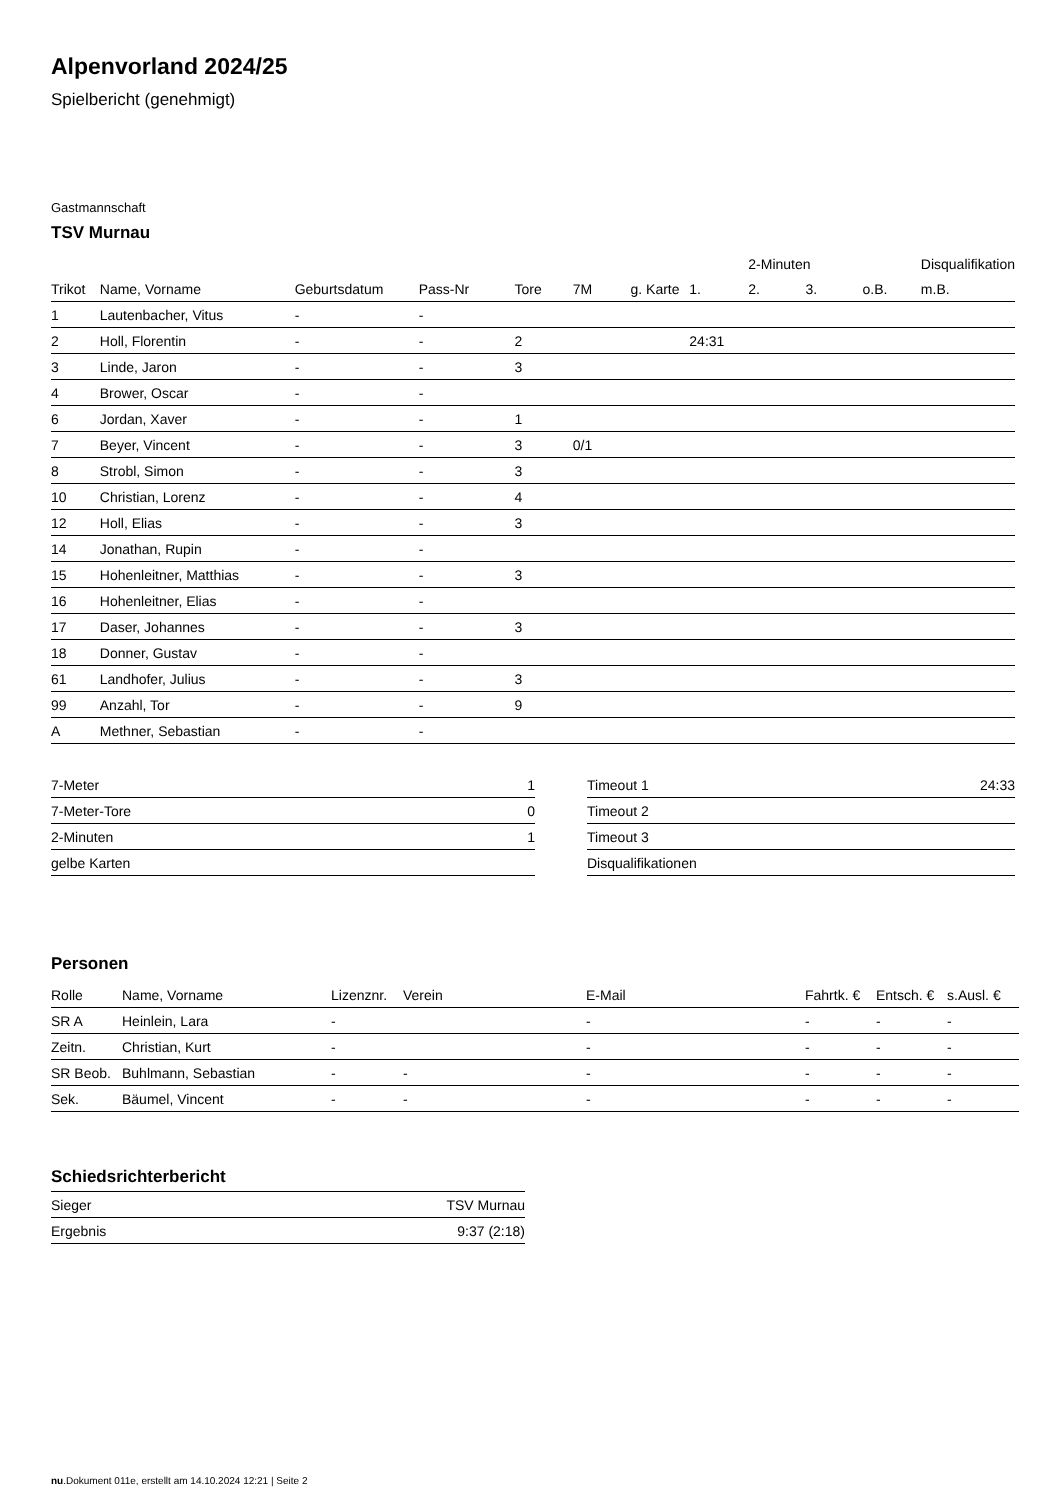Alpenvorland 2024/25
Spielbericht (genehmigt)
Gastmannschaft
TSV Murnau
| | | | | | | | | 2-Minuten | | | Disqualifikation |
| --- | --- | --- | --- | --- | --- | --- | --- | --- | --- | --- | --- |
| Trikot | Name, Vorname | Geburtsdatum | Pass-Nr | Tore | 7M | g. Karte | 1. | 2. | 3. | o.B. | m.B. |
| 1 | Lautenbacher, Vitus | - | - | | | | | | | | |
| 2 | Holl, Florentin | - | - | 2 | | | 24:31 | | | | |
| 3 | Linde, Jaron | - | - | 3 | | | | | | | |
| 4 | Brower, Oscar | - | - | | | | | | | | |
| 6 | Jordan, Xaver | - | - | 1 | | | | | | | |
| 7 | Beyer, Vincent | - | - | 3 | 0/1 | | | | | | |
| 8 | Strobl, Simon | - | - | 3 | | | | | | | |
| 10 | Christian, Lorenz | - | - | 4 | | | | | | | |
| 12 | Holl, Elias | - | - | 3 | | | | | | | |
| 14 | Jonathan, Rupin | - | - | | | | | | | | |
| 15 | Hohenleitner, Matthias | - | - | 3 | | | | | | | |
| 16 | Hohenleitner, Elias | - | - | | | | | | | | |
| 17 | Daser, Johannes | - | - | 3 | | | | | | | |
| 18 | Donner, Gustav | - | - | | | | | | | | |
| 61 | Landhofer, Julius | - | - | 3 | | | | | | | |
| 99 | Anzahl, Tor | - | - | 9 | | | | | | | |
| A | Methner, Sebastian | - | - | | | | | | | | |
| 7-Meter | 1 |
| 7-Meter-Tore | 0 |
| 2-Minuten | 1 |
| gelbe Karten | |
| Timeout 1 | 24:33 |
| Timeout 2 | |
| Timeout 3 | |
| Disqualifikationen | |
Personen
| Rolle | Name, Vorname | Lizenznr. | Verein | E-Mail | Fahrtk. € | Entsch. € | s.Ausl. € |
| --- | --- | --- | --- | --- | --- | --- | --- |
| SR A | Heinlein, Lara | - | | - | - | - | - |
| Zeitn. | Christian, Kurt | - | | - | - | - | - |
| SR Beob. | Buhlmann, Sebastian | - | - | - | - | - | - |
| Sek. | Bäumel, Vincent | - | - | - | - | - | - |
Schiedsrichterbericht
| Sieger | TSV Murnau |
| Ergebnis | 9:37 (2:18) |
nu.Dokument 011e, erstellt am 14.10.2024 12:21 | Seite 2